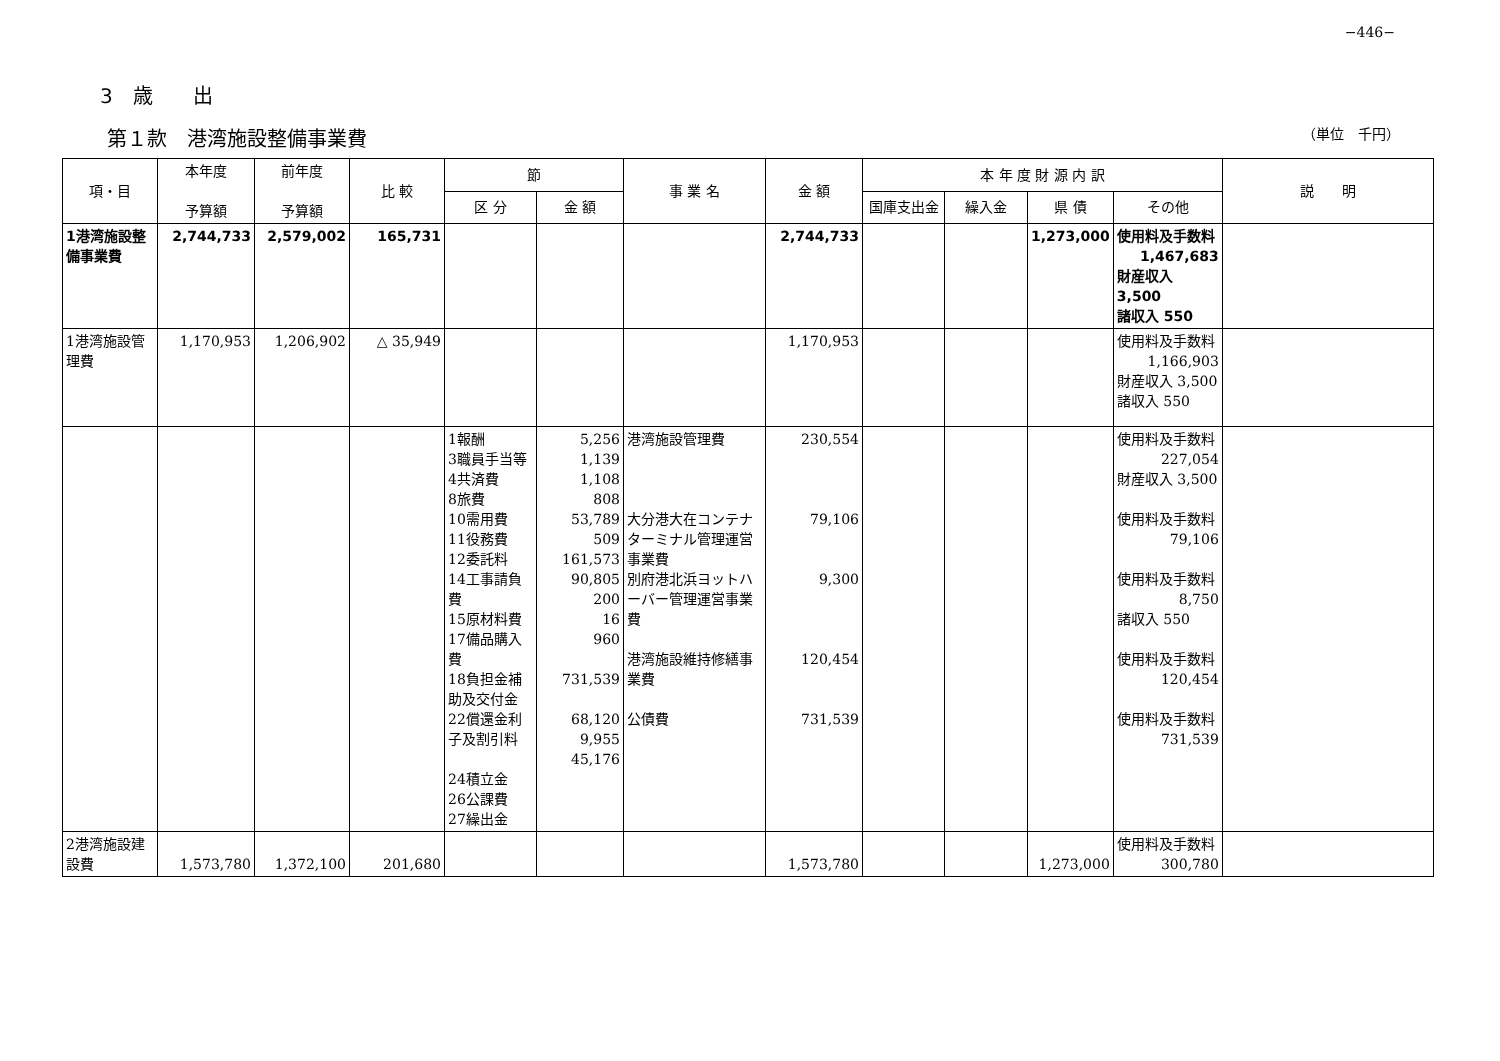−446−
3　歳　　出
第１款　港湾施設整備事業費 （単位　千円）
| 項・目 | 本年度 予算額 | 前年度 予算額 | 比 較 | 節 | | 事 業 名 | 金 額 | 本 年 度 財 源 内 訳 | | | | 説 明 |
| --- | --- | --- | --- | --- | --- | --- | --- | --- | --- | --- | --- | --- |
| | | | | 区 分 | 金 額 | | | 国庫支出金 | 繰入金 | 県 債 | その他 | |
| 1港湾施設整備事業費 | 2,744,733 | 2,579,002 | 165,731 | | | | 2,744,733 | | | 1,273,000 | 使用料及手数料 1,467,683 財産収入 3,500 諸収入 550 | |
| 1港湾施設管理費 | 1,170,953 | 1,206,902 | △ 35,949 | | | | 1,170,953 | | | | 使用料及手数料 1,166,903 財産収入 3,500 諸収入 550 | |
| | | | | 1報酬 3職員手当等 4共済費 8旅費 10需用費 11役務費 12委託料 14工事請負費 15原材料費 17備品購入費 18負担金補助及交付金 22償還金利子及割引料 24積立金 26公課費 27繰出金 | 5,256 1,139 1,108 808 53,789 509 161,573 90,805 200 16 960 731,539 68,120 9,955 45,176 | 港湾施設管理費 大分港大在コンテナターミナル管理運営事業費 別府港北浜ヨットハーバー管理運営事業費 港湾施設維持修繕事業費 公債費 | 230,554 79,106 9,300 120,454 731,539 | | | | 使用料及手数料 227,054 財産収入 3,500 使用料及手数料 79,106 使用料及手数料 8,750 諸収入 550 使用料及手数料 120,454 使用料及手数料 731,539 | |
| 2港湾施設建設費 | 1,573,780 | 1,372,100 | 201,680 | | | | 1,573,780 | | | 1,273,000 | 使用料及手数料 300,780 | |